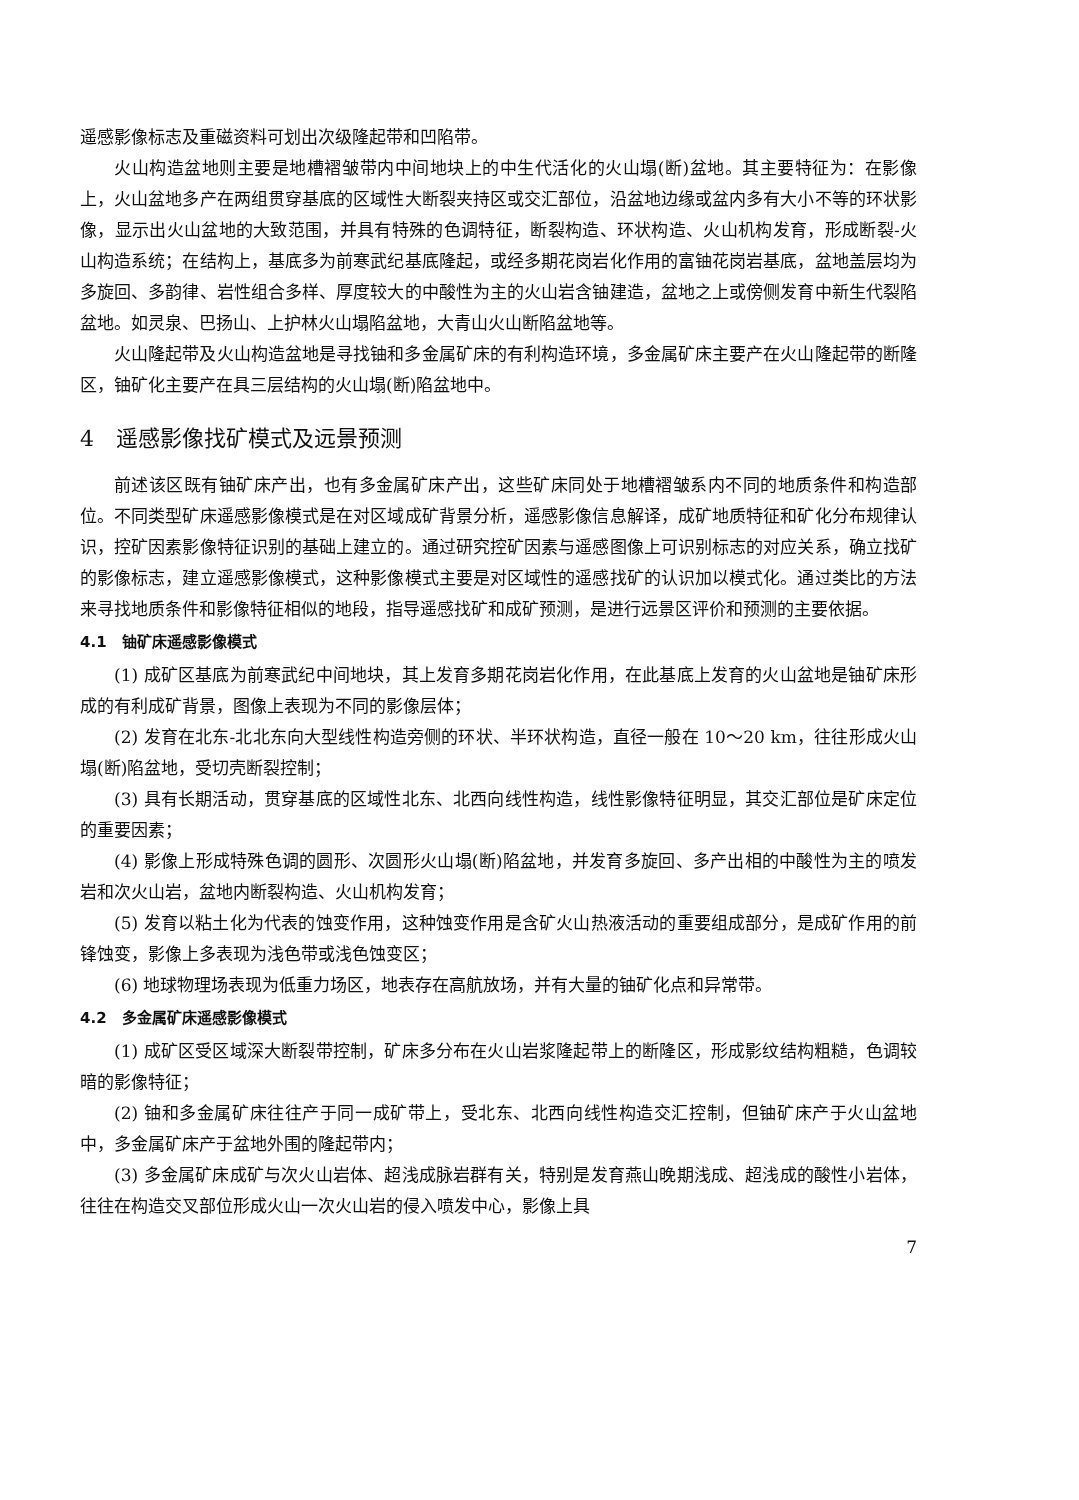遥感影像标志及重磁资料可划出次级隆起带和凹陷带。
火山构造盆地则主要是地槽褶皱带内中间地块上的中生代活化的火山塌(断)盆地。其主要特征为：在影像上，火山盆地多产在两组贯穿基底的区域性大断裂夹持区或交汇部位，沿盆地边缘或盆内多有大小不等的环状影像，显示出火山盆地的大致范围，并具有特殊的色调特征，断裂构造、环状构造、火山机构发育，形成断裂-火山构造系统；在结构上，基底多为前寒武纪基底隆起，或经多期花岗岩化作用的富铀花岗岩基底，盆地盖层均为多旋回、多韵律、岩性组合多样、厚度较大的中酸性为主的火山岩含铀建造，盆地之上或傍侧发育中新生代裂陷盆地。如灵泉、巴扬山、上护林火山塌陷盆地，大青山火山断陷盆地等。
火山隆起带及火山构造盆地是寻找铀和多金属矿床的有利构造环境，多金属矿床主要产在火山隆起带的断隆区，铀矿化主要产在具三层结构的火山塌(断)陷盆地中。
4　遥感影像找矿模式及远景预测
前述该区既有铀矿床产出，也有多金属矿床产出，这些矿床同处于地槽褶皱系内不同的地质条件和构造部位。不同类型矿床遥感影像模式是在对区域成矿背景分析，遥感影像信息解译，成矿地质特征和矿化分布规律认识，控矿因素影像特征识别的基础上建立的。通过研究控矿因素与遥感图像上可识别标志的对应关系，确立找矿的影像标志，建立遥感影像模式，这种影像模式主要是对区域性的遥感找矿的认识加以模式化。通过类比的方法来寻找地质条件和影像特征相似的地段，指导遥感找矿和成矿预测，是进行远景区评价和预测的主要依据。
4.1　铀矿床遥感影像模式
(1) 成矿区基底为前寒武纪中间地块，其上发育多期花岗岩化作用，在此基底上发育的火山盆地是铀矿床形成的有利成矿背景，图像上表现为不同的影像层体；
(2) 发育在北东-北北东向大型线性构造旁侧的环状、半环状构造，直径一般在 10～20 km，往往形成火山塌(断)陷盆地，受切壳断裂控制；
(3) 具有长期活动，贯穿基底的区域性北东、北西向线性构造，线性影像特征明显，其交汇部位是矿床定位的重要因素；
(4) 影像上形成特殊色调的圆形、次圆形火山塌(断)陷盆地，并发育多旋回、多产出相的中酸性为主的喷发岩和次火山岩，盆地内断裂构造、火山机构发育；
(5) 发育以粘土化为代表的蚀变作用，这种蚀变作用是含矿火山热液活动的重要组成部分，是成矿作用的前锋蚀变，影像上多表现为浅色带或浅色蚀变区；
(6) 地球物理场表现为低重力场区，地表存在高航放场，并有大量的铀矿化点和异常带。
4.2　多金属矿床遥感影像模式
(1) 成矿区受区域深大断裂带控制，矿床多分布在火山岩浆隆起带上的断隆区，形成影纹结构粗糙，色调较暗的影像特征；
(2) 铀和多金属矿床往往产于同一成矿带上，受北东、北西向线性构造交汇控制，但铀矿床产于火山盆地中，多金属矿床产于盆地外围的隆起带内；
(3) 多金属矿床成矿与次火山岩体、超浅成脉岩群有关，特别是发育燕山晚期浅成、超浅成的酸性小岩体，往往在构造交叉部位形成火山一次火山岩的侵入喷发中心，影像上具
7